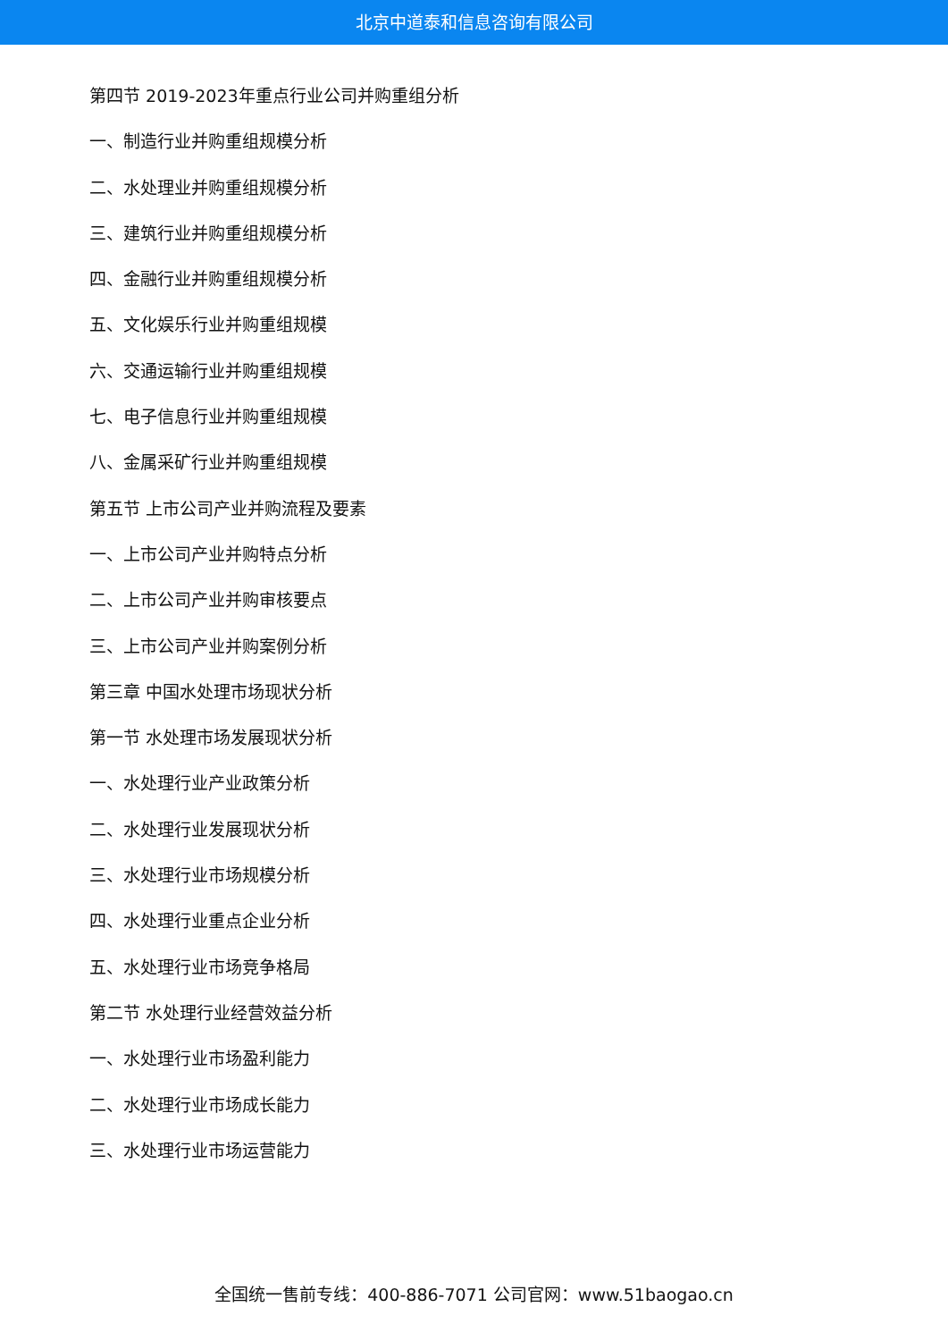北京中道泰和信息咨询有限公司
第四节 2019-2023年重点行业公司并购重组分析
一、制造行业并购重组规模分析
二、水处理业并购重组规模分析
三、建筑行业并购重组规模分析
四、金融行业并购重组规模分析
五、文化娱乐行业并购重组规模
六、交通运输行业并购重组规模
七、电子信息行业并购重组规模
八、金属采矿行业并购重组规模
第五节 上市公司产业并购流程及要素
一、上市公司产业并购特点分析
二、上市公司产业并购审核要点
三、上市公司产业并购案例分析
第三章 中国水处理市场现状分析
第一节 水处理市场发展现状分析
一、水处理行业产业政策分析
二、水处理行业发展现状分析
三、水处理行业市场规模分析
四、水处理行业重点企业分析
五、水处理行业市场竞争格局
第二节 水处理行业经营效益分析
一、水处理行业市场盈利能力
二、水处理行业市场成长能力
三、水处理行业市场运营能力
全国统一售前专线：400-886-7071 公司官网：www.51baogao.cn